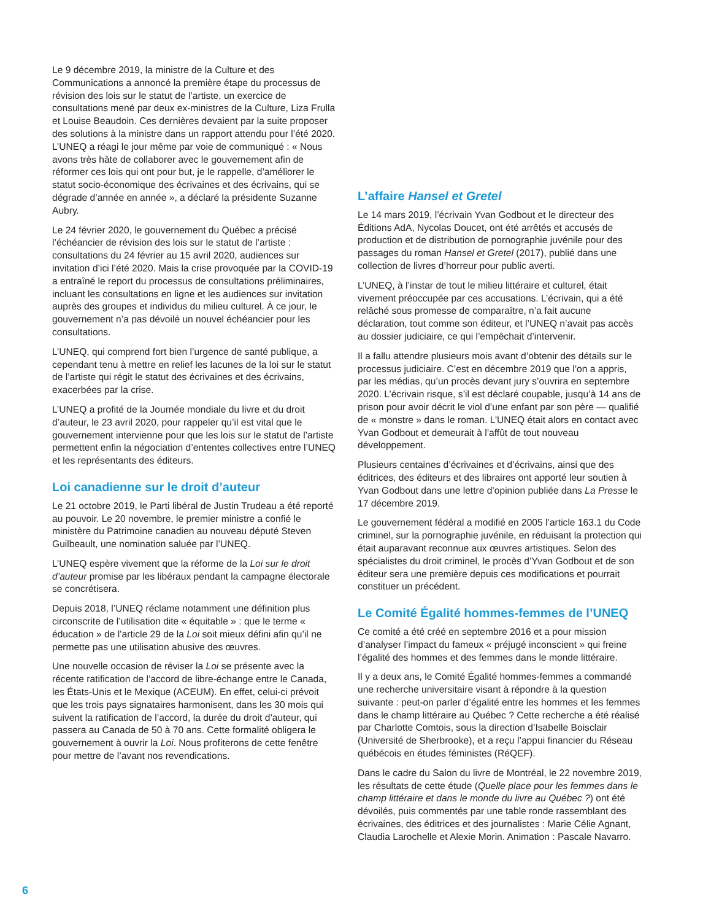Le 9 décembre 2019, la ministre de la Culture et des Communications a annoncé la première étape du processus de révision des lois sur le statut de l’artiste, un exercice de consultations mené par deux ex-ministres de la Culture, Liza Frulla et Louise Beaudoin. Ces dernières devaient par la suite proposer des solutions à la ministre dans un rapport attendu pour l’été 2020. L’UNEQ a réagi le jour même par voie de communiqué : « Nous avons très hâte de collaborer avec le gouvernement afin de réformer ces lois qui ont pour but, je le rappelle, d’améliorer le statut socio-économique des écrivaines et des écrivains, qui se dégrade d’année en année », a déclaré la présidente Suzanne Aubry.
Le 24 février 2020, le gouvernement du Québec a précisé l’échéancier de révision des lois sur le statut de l’artiste : consultations du 24 février au 15 avril 2020, audiences sur invitation d’ici l’été 2020. Mais la crise provoquée par la COVID-19 a entraîné le report du processus de consultations préliminaires, incluant les consultations en ligne et les audiences sur invitation auprès des groupes et individus du milieu culturel. À ce jour, le gouvernement n’a pas dévoilé un nouvel échéancier pour les consultations.
L’UNEQ, qui comprend fort bien l’urgence de santé publique, a cependant tenu à mettre en relief les lacunes de la loi sur le statut de l’artiste qui régit le statut des écrivaines et des écrivains, exacerbées par la crise.
L’UNEQ a profité de la Journée mondiale du livre et du droit d’auteur, le 23 avril 2020, pour rappeler qu’il est vital que le gouvernement intervienne pour que les lois sur le statut de l’artiste permettent enfin la négociation d’ententes collectives entre l’UNEQ et les représentants des éditeurs.
Loi canadienne sur le droit d’auteur
Le 21 octobre 2019, le Parti libéral de Justin Trudeau a été reporté au pouvoir. Le 20 novembre, le premier ministre a confié le ministère du Patrimoine canadien au nouveau député Steven Guilbeault, une nomination saluée par l’UNEQ.
L’UNEQ espère vivement que la réforme de la Loi sur le droit d’auteur promise par les libéraux pendant la campagne électorale se concrétisera.
Depuis 2018, l’UNEQ réclame notamment une définition plus circonscrite de l’utilisation dite « équitable » : que le terme « éducation » de l’article 29 de la Loi soit mieux défini afin qu’il ne permette pas une utilisation abusive des œuvres.
Une nouvelle occasion de réviser la Loi se présente avec la récente ratification de l’accord de libre-échange entre le Canada, les États-Unis et le Mexique (ACEUM). En effet, celui-ci prévoit que les trois pays signataires harmonisent, dans les 30 mois qui suivent la ratification de l’accord, la durée du droit d’auteur, qui passera au Canada de 50 à 70 ans. Cette formalité obligera le gouvernement à ouvrir la Loi. Nous profiterons de cette fenêtre pour mettre de l’avant nos revendications.
L’affaire Hansel et Gretel
Le 14 mars 2019, l’écrivain Yvan Godbout et le directeur des Éditions AdA, Nycolas Doucet, ont été arrêtés et accusés de production et de distribution de pornographie juvénile pour des passages du roman Hansel et Gretel (2017), publié dans une collection de livres d’horreur pour public averti.
L’UNEQ, à l’instar de tout le milieu littéraire et culturel, était vivement préoccupée par ces accusations. L’écrivain, qui a été relâché sous promesse de comparaître, n’a fait aucune déclaration, tout comme son éditeur, et l’UNEQ n’avait pas accès au dossier judiciaire, ce qui l’empêchait d’intervenir.
Il a fallu attendre plusieurs mois avant d’obtenir des détails sur le processus judiciaire. C’est en décembre 2019 que l’on a appris, par les médias, qu’un procès devant jury s’ouvrira en septembre 2020. L’écrivain risque, s’il est déclaré coupable, jusqu’à 14 ans de prison pour avoir décrit le viol d’une enfant par son père — qualifié de « monstre » dans le roman. L’UNEQ était alors en contact avec Yvan Godbout et demeurait à l’affût de tout nouveau développement.
Plusieurs centaines d’écrivaines et d’écrivains, ainsi que des éditrices, des éditeurs et des libraires ont apporté leur soutien à Yvan Godbout dans une lettre d’opinion publiée dans La Presse le 17 décembre 2019.
Le gouvernement fédéral a modifié en 2005 l’article 163.1 du Code criminel, sur la pornographie juvénile, en réduisant la protection qui était auparavant reconnue aux œuvres artistiques. Selon des spécialistes du droit criminel, le procès d’Yvan Godbout et de son éditeur sera une première depuis ces modifications et pourrait constituer un précédent.
Le Comité Égalité hommes-femmes de l’UNEQ
Ce comité a été créé en septembre 2016 et a pour mission d’analyser l’impact du fameux « préjugé inconscient » qui freine l’égalité des hommes et des femmes dans le monde littéraire.
Il y a deux ans, le Comité Égalité hommes-femmes a commandé une recherche universitaire visant à répondre à la question suivante : peut-on parler d’égalité entre les hommes et les femmes dans le champ littéraire au Québec ? Cette recherche a été réalisé par Charlotte Comtois, sous la direction d’Isabelle Boisclair (Université de Sherbrooke), et a reçu l’appui financier du Réseau québécois en études féministes (RéQEF).
Dans le cadre du Salon du livre de Montréal, le 22 novembre 2019, les résultats de cette étude (Quelle place pour les femmes dans le champ littéraire et dans le monde du livre au Québec ?) ont été dévoilés, puis commentés par une table ronde rassemblant des écrivaines, des éditrices et des journalistes : Marie Célie Agnant, Claudia Larochelle et Alexie Morin. Animation : Pascale Navarro.
6